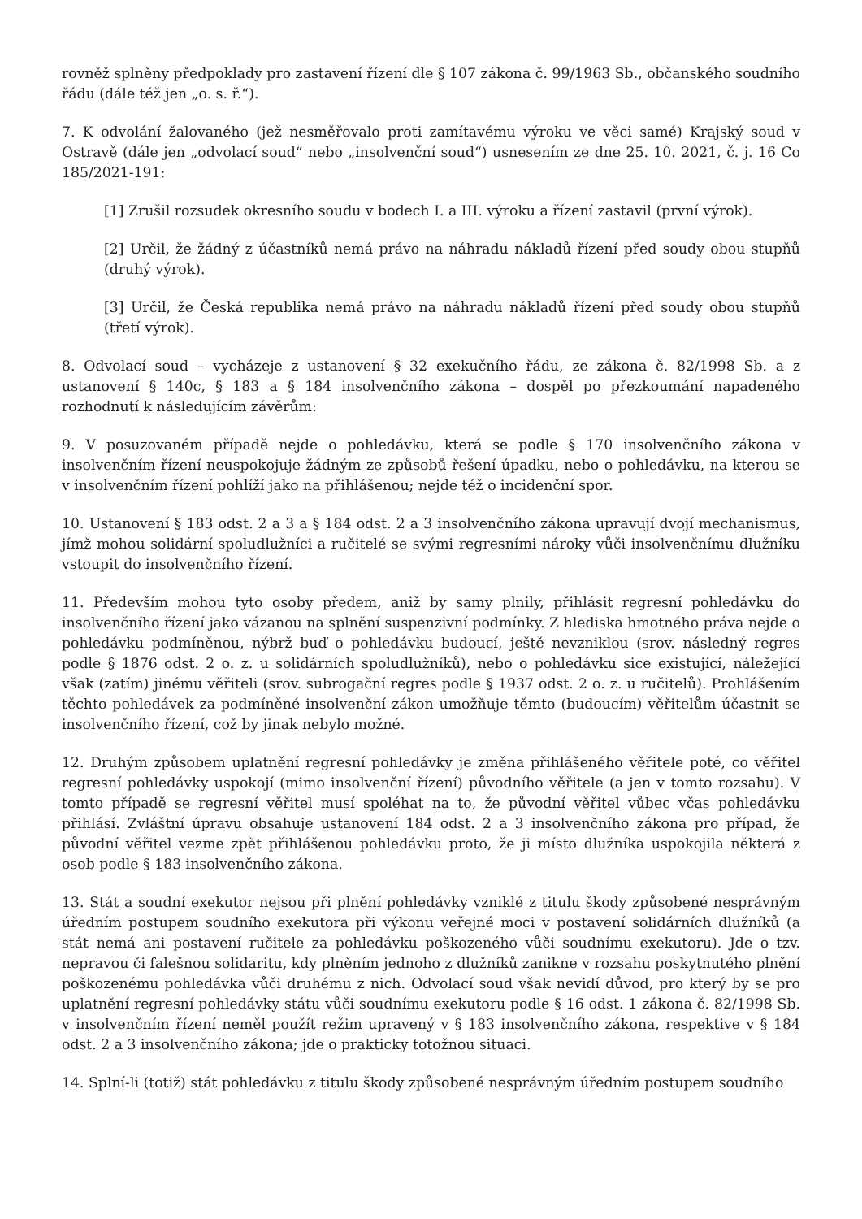rovněž splněny předpoklady pro zastavení řízení dle § 107 zákona č. 99/1963 Sb., občanského soudního řádu (dále též jen „o. s. ř.“).
7. K odvolání žalovaného (jež nesměřovalo proti zamítavému výroku ve věci samé) Krajský soud v Ostravě (dále jen „odvolací soud“ nebo „insolvenční soud“) usnesením ze dne 25. 10. 2021, č. j. 16 Co 185/2021-191:
[1] Zrušil rozsudek okresního soudu v bodech I. a III. výroku a řízení zastavil (první výrok).
[2] Určil, že žádný z účastníků nemá právo na náhradu nákladů řízení před soudy obou stupňů (druhý výrok).
[3] Určil, že Česká republika nemá právo na náhradu nákladů řízení před soudy obou stupňů (třetí výrok).
8. Odvolací soud – vycházeje z ustanovení § 32 exekučního řádu, ze zákona č. 82/1998 Sb. a z ustanovení § 140c, § 183 a § 184 insolvenčního zákona – dospěl po přezkoumání napadeného rozhodnutí k následujícím závěrům:
9. V posuzovaném případě nejde o pohledávku, která se podle § 170 insolvenčního zákona v insolvenčním řízení neuspokojuje žádným ze způsobů řešení úpadku, nebo o pohledávku, na kterou se v insolvenčním řízení pohlíží jako na přihlášenou; nejde též o incidenční spor.
10. Ustanovení § 183 odst. 2 a 3 a § 184 odst. 2 a 3 insolvenčního zákona upravují dvojí mechanismus, jímž mohou solidární spoludlužníci a ručitelé se svými regresními nároky vůči insolvenčnímu dlužníku vstoupit do insolvenčního řízení.
11. Především mohou tyto osoby předem, aniž by samy plnily, přihlásit regresní pohledávku do insolvenčního řízení jako vázanou na splnění suspenzivní podmínky. Z hlediska hmotného práva nejde o pohledávku podmíněnou, nýbrž buď o pohledávku budoucí, ještě nevzniklou (srov. následný regres podle § 1876 odst. 2 o. z. u solidárních spoludlužníků), nebo o pohledávku sice existující, náležející však (zatím) jinému věřiteli (srov. subrogační regres podle § 1937 odst. 2 o. z. u ručitelů). Prohlášením těchto pohledávek za podmíněné insolvenční zákon umožňuje těmto (budoucím) věřitelům účastnit se insolvenčního řízení, což by jinak nebylo možné.
12. Druhým způsobem uplatnění regresní pohledávky je změna přihlášeného věřitele poté, co věřitel regresní pohledávky uspokojí (mimo insolvenční řízení) původního věřitele (a jen v tomto rozsahu). V tomto případě se regresní věřitel musí spoléhat na to, že původní věřitel vůbec včas pohledávku přihlásí. Zvláštní úpravu obsahuje ustanovení 184 odst. 2 a 3 insolvenčního zákona pro případ, že původní věřitel vezme zpět přihlášenou pohledávku proto, že ji místo dlužníka uspokojila některá z osob podle § 183 insolvenčního zákona.
13. Stát a soudní exekutor nejsou při plnění pohledávky vzniklé z titulu škody způsobené nesprávným úředním postupem soudního exekutora při výkonu veřejné moci v postavení solidárních dlužníků (a stát nemá ani postavení ručitele za pohledávku poškozeného vůči soudnímu exekutoru). Jde o tzv. nepravou či falešnou solidaritu, kdy plněním jednoho z dlužníků zanikne v rozsahu poskytnutého plnění poškozenému pohledávka vůči druhému z nich. Odvolací soud však nevidí důvod, pro který by se pro uplatnění regresní pohledávky státu vůči soudnímu exekutoru podle § 16 odst. 1 zákona č. 82/1998 Sb. v insolvenčním řízení neměl použít režim upravený v § 183 insolvenčního zákona, respektive v § 184 odst. 2 a 3 insolvenčního zákona; jde o prakticky totožnou situaci.
14. Splní-li (totiž) stát pohledávku z titulu škody způsobené nesprávným úředním postupem soudního